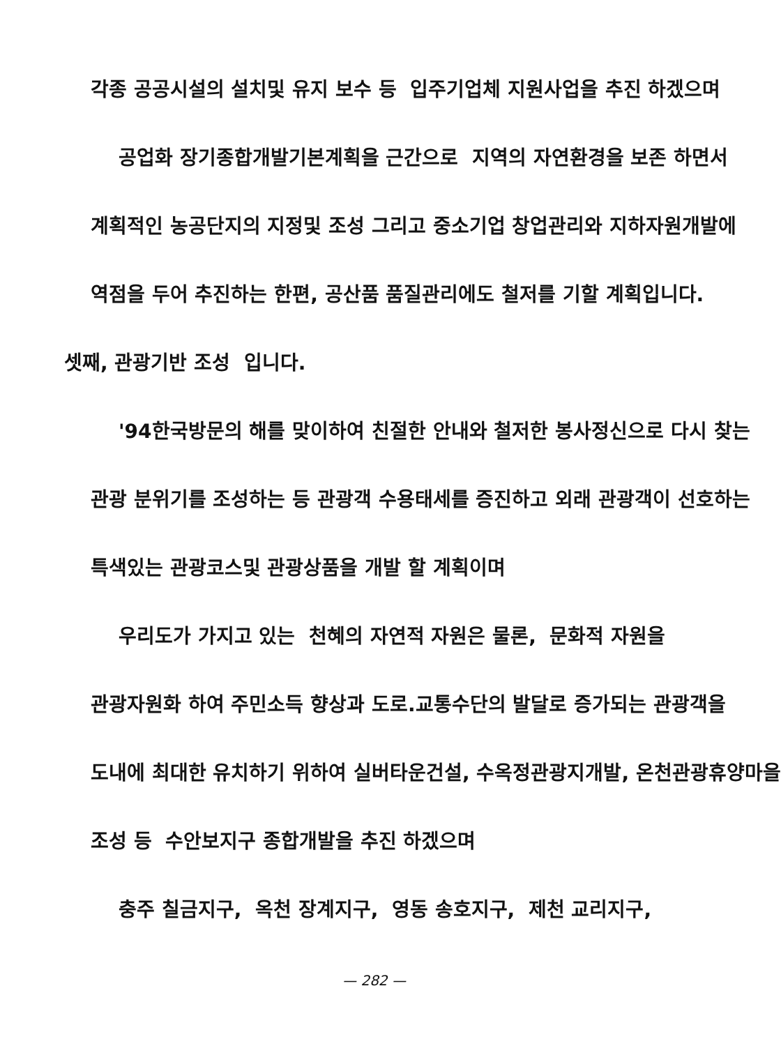각종 공공시설의 설치및 유지 보수 등 입주기업체 지원사업을 추진 하겠으며
공업화 장기종합개발기본계획을 근간으로 지역의 자연환경을 보존 하면서
계획적인 농공단지의 지정및 조성 그리고 중소기업 창업관리와 지하자원개발에
역점을 두어 추진하는 한편, 공산품 품질관리에도 철저를 기할 계획입니다.
셋째, 관광기반 조성 입니다.
'94한국방문의 해를 맞이하여 친절한 안내와 철저한 봉사정신으로 다시 찾는
관광 분위기를 조성하는 등 관광객 수용태세를 증진하고 외래 관광객이 선호하는
특색있는 관광코스및 관광상품을 개발 할 계획이며
우리도가 가지고 있는 천혜의 자연적 자원은 물론, 문화적 자원을
관광자원화 하여 주민소득 향상과 도로.교통수단의 발달로 증가되는 관광객을
도내에 최대한 유치하기 위하여 실버타운건설, 수옥정관광지개발, 온천관광휴양마을
조성 등 수안보지구 종합개발을 추진 하겠으며
충주 칠금지구, 옥천 장계지구, 영동 송호지구, 제천 교리지구,
— 282 —